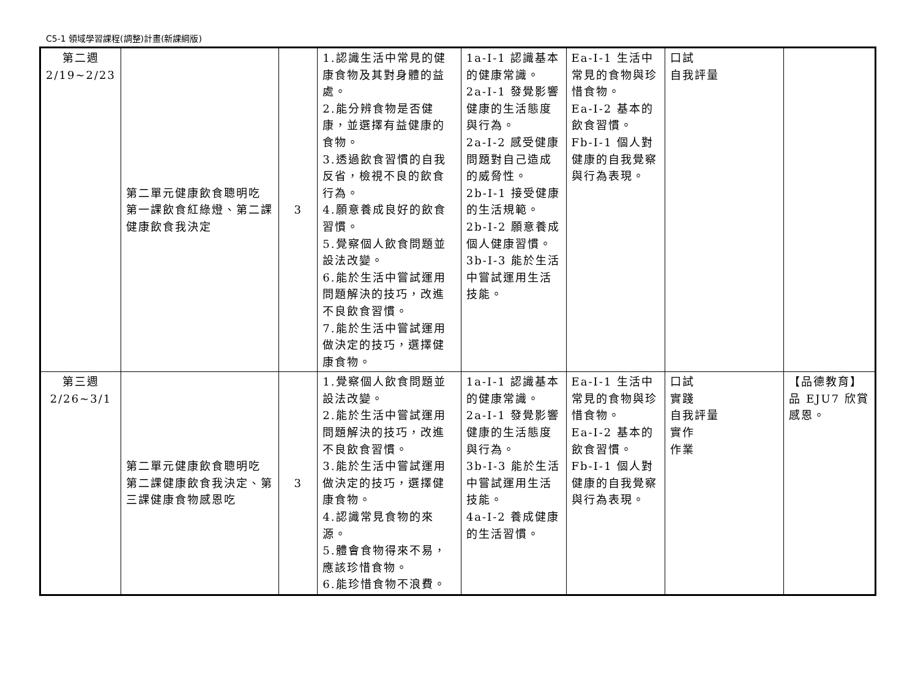C5-1 領域學習課程(調整)計畫(新課綱版)
| 第二週 2/19~2/23 | 第二單元健康飲食聰明吃 第一課飲食紅綠燈、第二課健康飲食我決定 | 3 | 1.認識生活中常見的健康食物及其對身體的益處。 2.能分辨食物是否健康，並選擇有益健康的食物。 3.透過飲食習慣的自我反省，檢視不良的飲食行為。 4.願意養成良好的飲食習慣。 5.覺察個人飲食問題並設法改變。 6.能於生活中嘗試運用問題解決的技巧，改進不良飲食習慣。 7.能於生活中嘗試運用做決定的技巧，選擇健康食物。 | 1a-I-1 認識基本的健康常識。 2a-I-1 發覺影響健康的生活態度與行為。 2a-I-2 感受健康問題對自己造成的威脅性。 2b-I-1 接受健康的生活規範。 2b-I-2 願意養成個人健康習慣。 3b-I-3 能於生活中嘗試運用生活技能。 | Ea-I-1 生活中常見的食物與珍惜食物。 Ea-I-2 基本的飲食習慣。 Fb-I-1 個人對健康的自我覺察與行為表現。 | 口試 自我評量 | |
| 第三週 2/26~3/1 | 第二單元健康飲食聰明吃 第二課健康飲食我決定、第三課健康食物感恩吃 | 3 | 1.覺察個人飲食問題並設法改變。 2.能於生活中嘗試運用問題解決的技巧，改進不良飲食習慣。 3.能於生活中嘗試運用做決定的技巧，選擇健康食物。 4.認識常見食物的來源。 5.體會食物得來不易，應該珍惜食物。 6.能珍惜食物不浪費。 | 1a-I-1 認識基本的健康常識。 2a-I-1 發覺影響健康的生活態度與行為。 3b-I-3 能於生活中嘗試運用生活技能。 4a-I-2 養成健康的生活習慣。 | Ea-I-1 生活中常見的食物與珍惜食物。 Ea-I-2 基本的飲食習慣。 Fb-I-1 個人對健康的自我覺察與行為表現。 | 口試 實踐 自我評量 實作 作業 | 【品德教育】 品 EJU7 欣賞感恩。 |